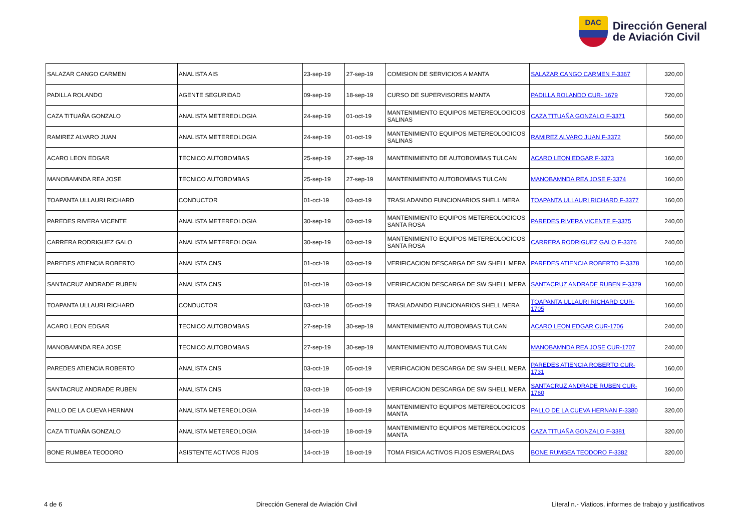DAC
Dirección General
de Aviación Civil
| SALAZAR CANGO CARMEN | ANALISTA AIS | 23-sep-19 | 27-sep-19 | COMISION DE SERVICIOS A MANTA | SALAZAR CANGO CARMEN F-3367 | 320,00 |
| PADILLA ROLANDO | AGENTE SEGURIDAD | 09-sep-19 | 18-sep-19 | CURSO DE SUPERVISORES MANTA | PADILLA ROLANDO CUR- 1679 | 720,00 |
| CAZA TITUAÑA GONZALO | ANALISTA METEREOLOGIA | 24-sep-19 | 01-oct-19 | MANTENIMIENTO EQUIPOS METEREOLOGICOS SALINAS | CAZA TITUAÑA GONZALO F-3371 | 560,00 |
| RAMIREZ ALVARO JUAN | ANALISTA METEREOLOGIA | 24-sep-19 | 01-oct-19 | MANTENIMIENTO EQUIPOS METEREOLOGICOS SALINAS | RAMIREZ ALVARO JUAN F-3372 | 560,00 |
| ACARO LEON EDGAR | TECNICO AUTOBOMBAS | 25-sep-19 | 27-sep-19 | MANTENIMIENTO DE AUTOBOMBAS TULCAN | ACARO LEON EDGAR F-3373 | 160,00 |
| MANOBAMNDA REA JOSE | TECNICO AUTOBOMBAS | 25-sep-19 | 27-sep-19 | MANTENIMIENTO AUTOBOMBAS TULCAN | MANOBAMNDA REA JOSE F-3374 | 160,00 |
| TOAPANTA ULLAURI RICHARD | CONDUCTOR | 01-oct-19 | 03-oct-19 | TRASLADANDO FUNCIONARIOS SHELL MERA | TOAPANTA ULLAURI RICHARD F-3377 | 160,00 |
| PAREDES RIVERA VICENTE | ANALISTA METEREOLOGIA | 30-sep-19 | 03-oct-19 | MANTENIMIENTO EQUIPOS METEREOLOGICOS SANTA ROSA | PAREDES RIVERA VICENTE F-3375 | 240,00 |
| CARRERA RODRIGUEZ GALO | ANALISTA METEREOLOGIA | 30-sep-19 | 03-oct-19 | MANTENIMIENTO EQUIPOS METEREOLOGICOS SANTA ROSA | CARRERA RODRIGUEZ GALO F-3376 | 240,00 |
| PAREDES ATIENCIA ROBERTO | ANALISTA CNS | 01-oct-19 | 03-oct-19 | VERIFICACION DESCARGA DE SW SHELL MERA | PAREDES ATIENCIA ROBERTO F-3378 | 160,00 |
| SANTACRUZ ANDRADE RUBEN | ANALISTA CNS | 01-oct-19 | 03-oct-19 | VERIFICACION DESCARGA DE SW SHELL MERA | SANTACRUZ ANDRADE RUBEN F-3379 | 160,00 |
| TOAPANTA ULLAURI RICHARD | CONDUCTOR | 03-oct-19 | 05-oct-19 | TRASLADANDO FUNCIONARIOS SHELL MERA | TOAPANTA ULLAURI RICHARD CUR-1705 | 160,00 |
| ACARO LEON EDGAR | TECNICO AUTOBOMBAS | 27-sep-19 | 30-sep-19 | MANTENIMIENTO AUTOBOMBAS TULCAN | ACARO LEON EDGAR CUR-1706 | 240,00 |
| MANOBAMNDA REA JOSE | TECNICO AUTOBOMBAS | 27-sep-19 | 30-sep-19 | MANTENIMIENTO AUTOBOMBAS TULCAN | MANOBAMNDA REA JOSE CUR-1707 | 240,00 |
| PAREDES ATIENCIA ROBERTO | ANALISTA CNS | 03-oct-19 | 05-oct-19 | VERIFICACION DESCARGA DE SW SHELL MERA | PAREDES ATIENCIA ROBERTO CUR-1731 | 160,00 |
| SANTACRUZ ANDRADE RUBEN | ANALISTA CNS | 03-oct-19 | 05-oct-19 | VERIFICACION DESCARGA DE SW SHELL MERA | SANTACRUZ ANDRADE RUBEN CUR-1760 | 160,00 |
| PALLO DE LA CUEVA HERNAN | ANALISTA METEREOLOGIA | 14-oct-19 | 18-oct-19 | MANTENIMIENTO EQUIPOS METEREOLOGICOS MANTA | PALLO DE LA CUEVA HERNAN F-3380 | 320,00 |
| CAZA TITUAÑA GONZALO | ANALISTA METEREOLOGIA | 14-oct-19 | 18-oct-19 | MANTENIMIENTO EQUIPOS METEREOLOGICOS MANTA | CAZA TITUAÑA GONZALO F-3381 | 320,00 |
| BONE RUMBEA TEODORO | ASISTENTE ACTIVOS FIJOS | 14-oct-19 | 18-oct-19 | TOMA FISICA ACTIVOS FIJOS ESMERALDAS | BONE RUMBEA TEODORO F-3382 | 320,00 |
4 de 6 Dirección General de Aviación Civil Literal n.- Viaticos, informes de trabajo y justificativos